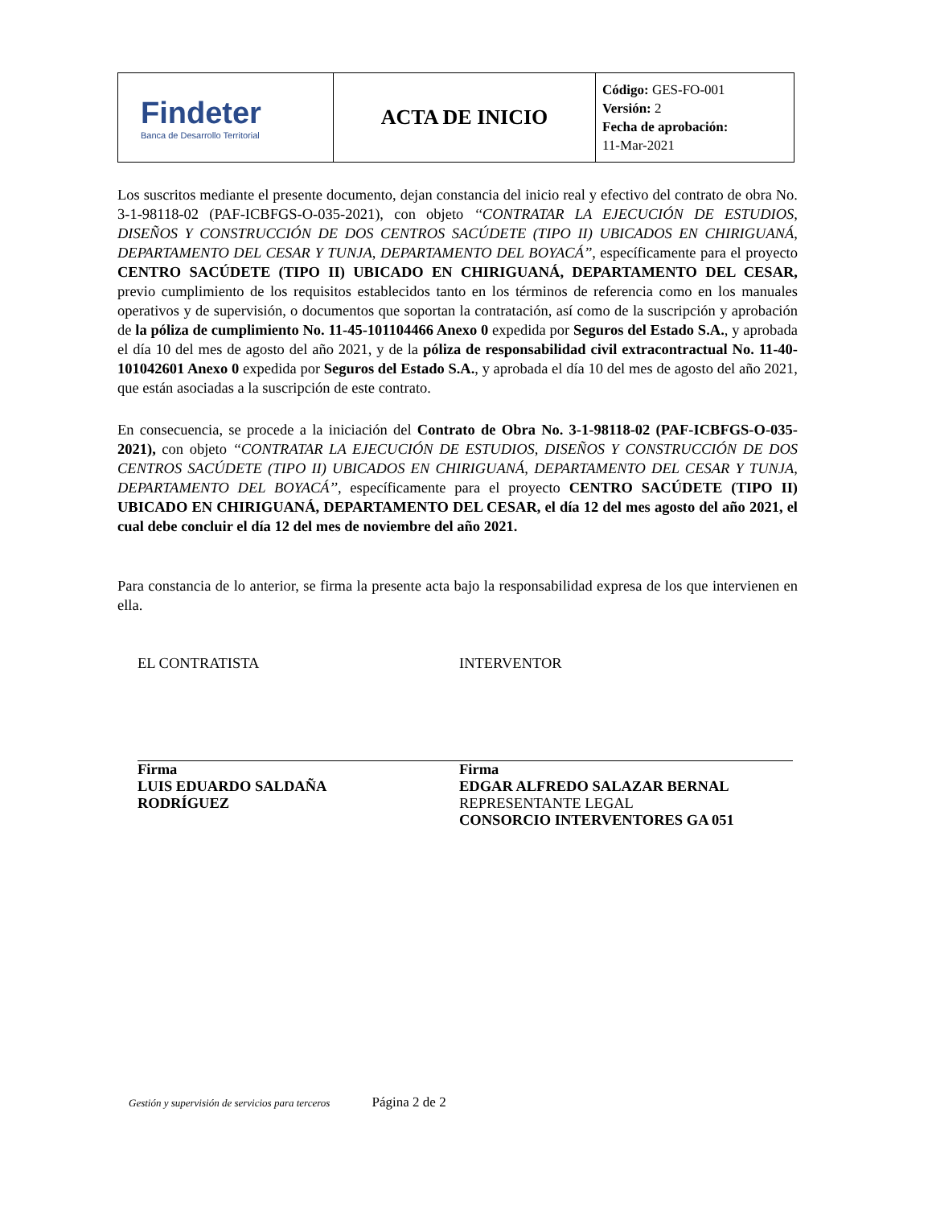| Findeter Banca de Desarrollo Territorial | ACTA DE INICIO | Código: GES-FO-001 Versión: 2 Fecha de aprobación: 11-Mar-2021 |
Los suscritos mediante el presente documento, dejan constancia del inicio real y efectivo del contrato de obra No. 3-1-98118-02 (PAF-ICBFGS-O-035-2021), con objeto ‘‘CONTRATAR LA EJECUCIÓN DE ESTUDIOS, DISEÑOS Y CONSTRUCCIÓN DE DOS CENTROS SACÚDETE (TIPO II) UBICADOS EN CHIRIGUANÁ, DEPARTAMENTO DEL CESAR Y TUNJA, DEPARTAMENTO DEL BOYACÁ’’, específicamente para el proyecto CENTRO SACÚDETE (TIPO II) UBICADO EN CHIRIGUANÁ, DEPARTAMENTO DEL CESAR, previo cumplimiento de los requisitos establecidos tanto en los términos de referencia como en los manuales operativos y de supervisión, o documentos que soportan la contratación, así como de la suscripción y aprobación de la póliza de cumplimiento No. 11-45-101104466 Anexo 0 expedida por Seguros del Estado S.A., y aprobada el día 10 del mes de agosto del año 2021, y de la póliza de responsabilidad civil extracontractual No. 11-40-101042601 Anexo 0 expedida por Seguros del Estado S.A., y aprobada el día 10 del mes de agosto del año 2021, que están asociadas a la suscripción de este contrato.
En consecuencia, se procede a la iniciación del Contrato de Obra No. 3-1-98118-02 (PAF-ICBFGS-O-035-2021), con objeto ‘‘CONTRATAR LA EJECUCIÓN DE ESTUDIOS, DISEÑOS Y CONSTRUCCIÓN DE DOS CENTROS SACÚDETE (TIPO II) UBICADOS EN CHIRIGUANÁ, DEPARTAMENTO DEL CESAR Y TUNJA, DEPARTAMENTO DEL BOYACÁ’’, específicamente para el proyecto CENTRO SACÚDETE (TIPO II) UBICADO EN CHIRIGUANÁ, DEPARTAMENTO DEL CESAR, el día 12 del mes agosto del año 2021, el cual debe concluir el día 12 del mes de noviembre del año 2021.
Para constancia de lo anterior, se firma la presente acta bajo la responsabilidad expresa de los que intervienen en ella.
EL CONTRATISTA
Firma
LUIS EDUARDO SALDAÑA
RODRÍGUEZ
INTERVENTOR
Firma
EDGAR ALFREDO SALAZAR BERNAL
REPRESENTANTE LEGAL
CONSORCIO INTERVENTORES GA 051
Gestión y supervisión de servicios para terceros Página 2 de 2